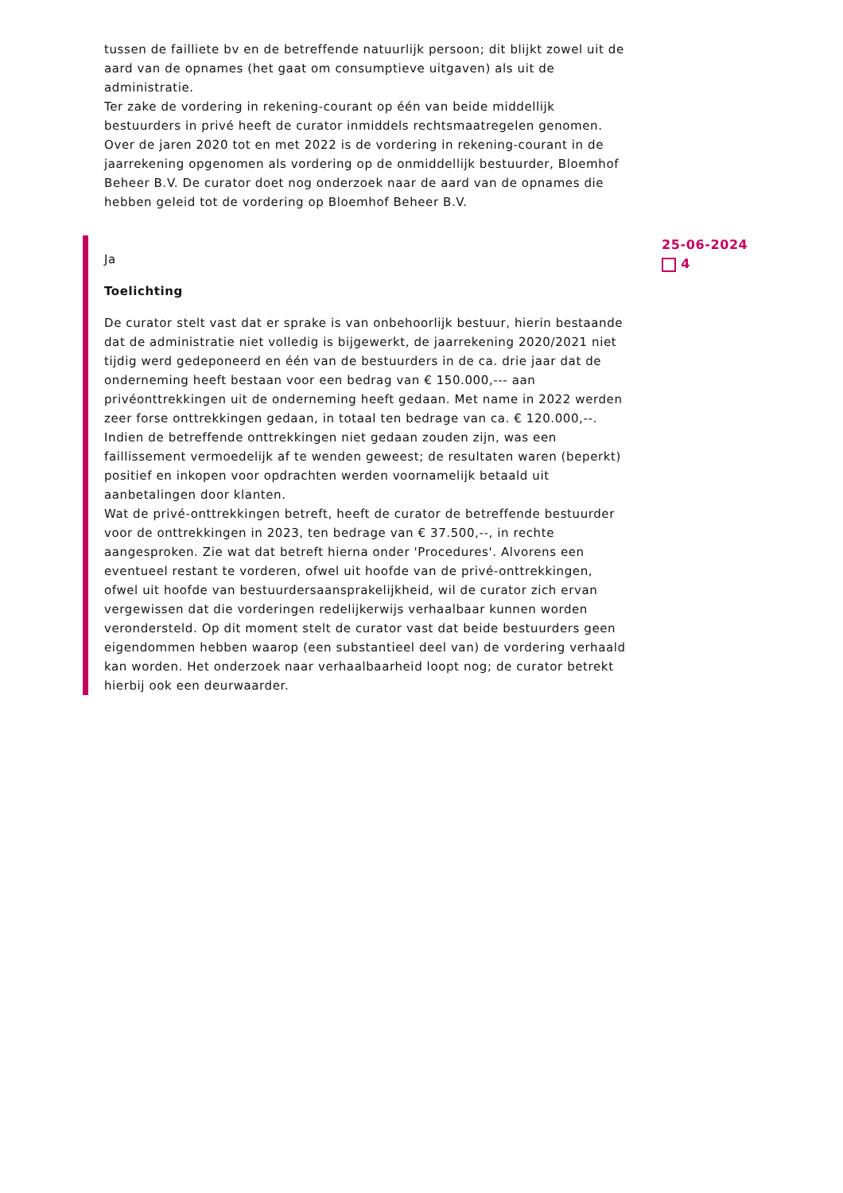tussen de failliete bv en de betreffende natuurlijk persoon; dit blijkt zowel uit de aard van de opnames (het gaat om consumptieve uitgaven) als uit de administratie.
Ter zake de vordering in rekening-courant op één van beide middellijk bestuurders in privé heeft de curator inmiddels rechtsmaatregelen genomen. Over de jaren 2020 tot en met 2022 is de vordering in rekening-courant in de jaarrekening opgenomen als vordering op de onmiddellijk bestuurder, Bloemhof Beheer B.V. De curator doet nog onderzoek naar de aard van de opnames die hebben geleid tot de vordering op Bloemhof Beheer B.V.
Ja
Toelichting
De curator stelt vast dat er sprake is van onbehoorlijk bestuur, hierin bestaande dat de administratie niet volledig is bijgewerkt, de jaarrekening 2020/2021 niet tijdig werd gedeponeerd en één van de bestuurders in de ca. drie jaar dat de onderneming heeft bestaan voor een bedrag van € 150.000,--- aan privéonttrekkingen uit de onderneming heeft gedaan. Met name in 2022 werden zeer forse onttrekkingen gedaan, in totaal ten bedrage van ca. € 120.000,--. Indien de betreffende onttrekkingen niet gedaan zouden zijn, was een faillissement vermoedelijk af te wenden geweest; de resultaten waren (beperkt) positief en inkopen voor opdrachten werden voornamelijk betaald uit aanbetalingen door klanten.
Wat de privé-onttrekkingen betreft, heeft de curator de betreffende bestuurder voor de onttrekkingen in 2023, ten bedrage van € 37.500,--, in rechte aangesproken. Zie wat dat betreft hierna onder 'Procedures'. Alvorens een eventueel restant te vorderen, ofwel uit hoofde van de privé-onttrekkingen, ofwel uit hoofde van bestuurdersaansprakelijkheid, wil de curator zich ervan vergewissen dat die vorderingen redelijkerwijs verhaalbaar kunnen worden verondersteld. Op dit moment stelt de curator vast dat beide bestuurders geen eigendommen hebben waarop (een substantieel deel van) de vordering verhaald kan worden. Het onderzoek naar verhaalbaarheid loopt nog; de curator betrekt hierbij ook een deurwaarder.
25-06-2024
4